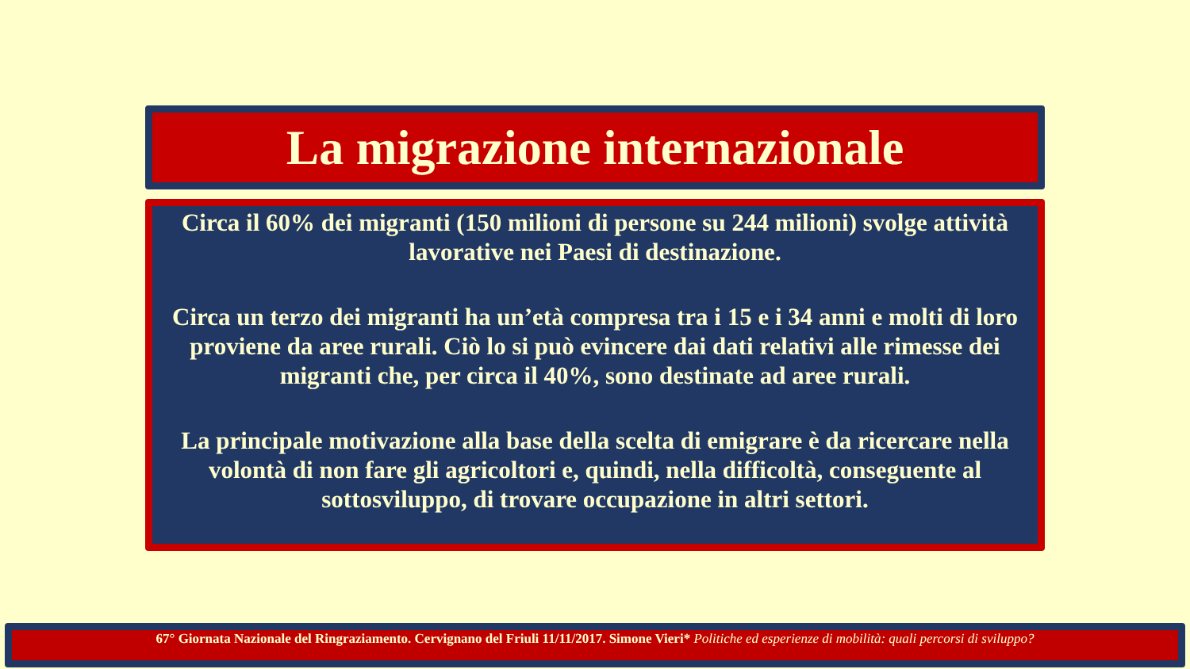La migrazione internazionale
Circa il 60% dei migranti (150 milioni di persone su 244 milioni) svolge attività lavorative nei Paesi di destinazione.
Circa un terzo dei migranti ha un’età compresa tra i 15 e i 34 anni e molti di loro proviene da aree rurali. Ciò lo si può evincere dai dati relativi alle rimesse dei migranti che, per circa il 40%, sono destinate ad aree rurali.
La principale motivazione alla base della scelta di emigrare è da ricercare nella volontà di non fare gli agricoltori e, quindi, nella difficoltà, conseguente al sottosviluppo, di trovare occupazione in altri settori.
67° Giornata Nazionale del Ringraziamento. Cervignano del Friuli 11/11/2017. Simone Vieri* Politiche ed esperienze di mobilità: quali percorsi di sviluppo?